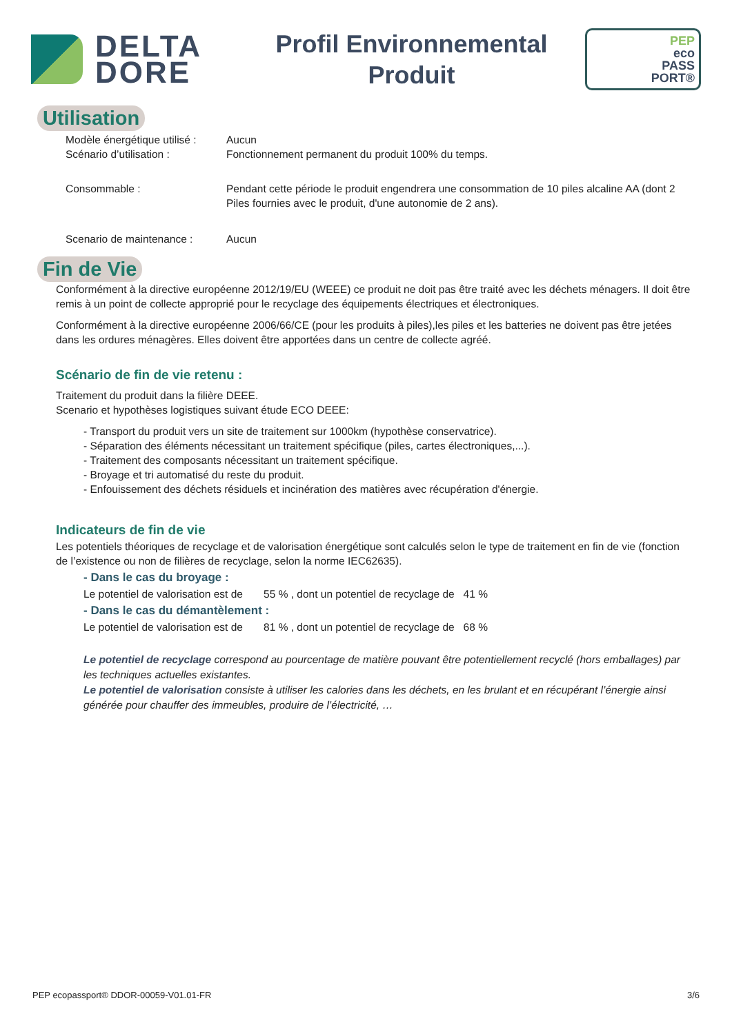DELTA
DORE
Profil Environnemental
Produit
PEP
eco
PASS
PORT®
Utilisation
Modèle énergétique utilisé :
Aucun
Scénario d’utilisation : Fonctionnement permanent du produit 100% du temps.
Consommable : Pendant cette période le produit engendrera une consommation de 10 piles alcaline AA (dont 2 Piles fournies avec le produit, d'une autonomie de 2 ans).
Scenario de maintenance : Aucun
Fin de Vie
Conformément à la directive européenne 2012/19/EU (WEEE) ce produit ne doit pas être traité avec les déchets ménagers. Il doit être remis à un point de collecte approprié pour le recyclage des équipements électriques et électroniques.
Conformément à la directive européenne 2006/66/CE (pour les produits à piles),les piles et les batteries ne doivent pas être jetées dans les ordures ménagères. Elles doivent être apportées dans un centre de collecte agréé.
Scénario de fin de vie retenu :
Traitement du produit dans la filière DEEE.
Scenario et hypothèses logistiques suivant étude ECO DEEE:
- Transport du produit vers un site de traitement sur 1000km (hypothèse conservatrice).
- Séparation des éléments nécessitant un traitement spécifique (piles, cartes électroniques,...).
- Traitement des composants nécessitant un traitement spécifique.
- Broyage et tri automatisé du reste du produit.
- Enfouissement des déchets résiduels et incinération des matières avec récupération d'énergie.
Indicateurs de fin de vie
Les potentiels théoriques de recyclage et de valorisation énergétique sont calculés selon le type de traitement en fin de vie (fonction de l’existence ou non de filières de recyclage, selon la norme IEC62635).
- Dans le cas du broyage :
Le potentiel de valorisation est de 55 % , dont un potentiel de recyclage de 41 %
- Dans le cas du démantèlement :
Le potentiel de valorisation est de 81 % , dont un potentiel de recyclage de 68 %
Le potentiel de recyclage correspond au pourcentage de matière pouvant être potentiellement recyclé (hors emballages) par les techniques actuelles existantes.
Le potentiel de valorisation consiste à utiliser les calories dans les déchets, en les brulant et en récupérant l’énergie ainsi générée pour chauffer des immeubles, produire de l’électricité, …
PEP ecopassport® DDOR-00059-V01.01-FR 3/6